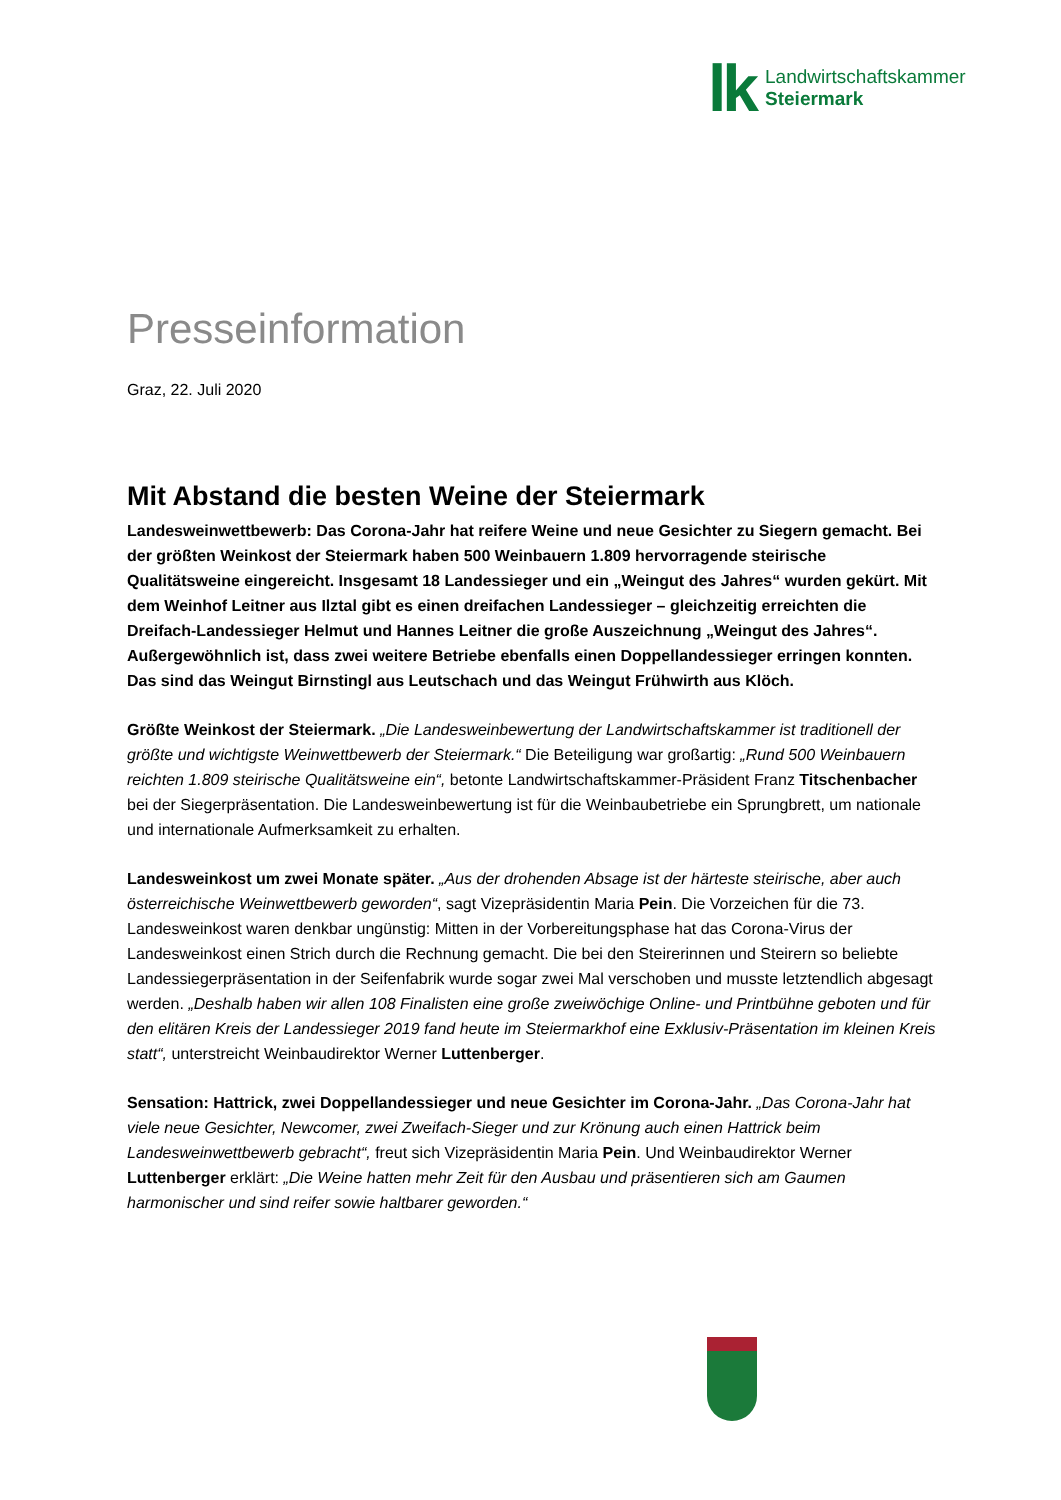lk
Landwirtschaftskammer
Steiermark
Presseinformation
Graz, 22. Juli 2020
Mit Abstand die besten Weine der Steiermark
Landesweinwettbewerb: Das Corona-Jahr hat reifere Weine und neue Gesichter zu Siegern gemacht. Bei der größten Weinkost der Steiermark haben 500 Weinbauern 1.809 hervorragende steirische Qualitätsweine eingereicht. Insgesamt 18 Landessieger und ein „Weingut des Jahres“ wurden gekürt. Mit dem Weinhof Leitner aus Ilztal gibt es einen dreifachen Landessieger – gleichzeitig erreichten die Dreifach-Landessieger Helmut und Hannes Leitner die große Auszeichnung „Weingut des Jahres“. Außergewöhnlich ist, dass zwei weitere Betriebe ebenfalls einen Doppellandessieger erringen konnten. Das sind das Weingut Birnstingl aus Leutschach und das Weingut Frühwirth aus Klöch.
Größte Weinkost der Steiermark. „Die Landesweinbewertung der Landwirtschaftskammer ist traditionell der größte und wichtigste Weinwettbewerb der Steiermark.“ Die Beteiligung war großartig: „Rund 500 Weinbauern reichten 1.809 steirische Qualitätsweine ein“, betonte Landwirtschaftskammer-Präsident Franz Titschenbacher bei der Siegerpräsentation. Die Landesweinbewertung ist für die Weinbaubetriebe ein Sprungbrett, um nationale und internationale Aufmerksamkeit zu erhalten.
Landesweinkost um zwei Monate später. „Aus der drohenden Absage ist der härteste steirische, aber auch österreichische Weinwettbewerb geworden“, sagt Vizepräsidentin Maria Pein. Die Vorzeichen für die 73. Landesweinkost waren denkbar ungünstig: Mitten in der Vorbereitungsphase hat das Corona-Virus der Landesweinkost einen Strich durch die Rechnung gemacht. Die bei den Steirerinnen und Steirern so beliebte Landessiegerpräsentation in der Seifenfabrik wurde sogar zwei Mal verschoben und musste letztendlich abgesagt werden. „Deshalb haben wir allen 108 Finalisten eine große zweiwöchige Online- und Printbühne geboten und für den elitären Kreis der Landessieger 2019 fand heute im Steiermarkhof eine Exklusiv-Präsentation im kleinen Kreis statt“, unterstreicht Weinbaudirektor Werner Luttenberger.
Sensation: Hattrick, zwei Doppellandessieger und neue Gesichter im Corona-Jahr. „Das Corona-Jahr hat viele neue Gesichter, Newcomer, zwei Zweifach-Sieger und zur Krönung auch einen Hattrick beim Landesweinwettbewerb gebracht“, freut sich Vizepräsidentin Maria Pein. Und Weinbaudirektor Werner Luttenberger erklärt: „Die Weine hatten mehr Zeit für den Ausbau und präsentieren sich am Gaumen harmonischer und sind reifer sowie haltbarer geworden.“